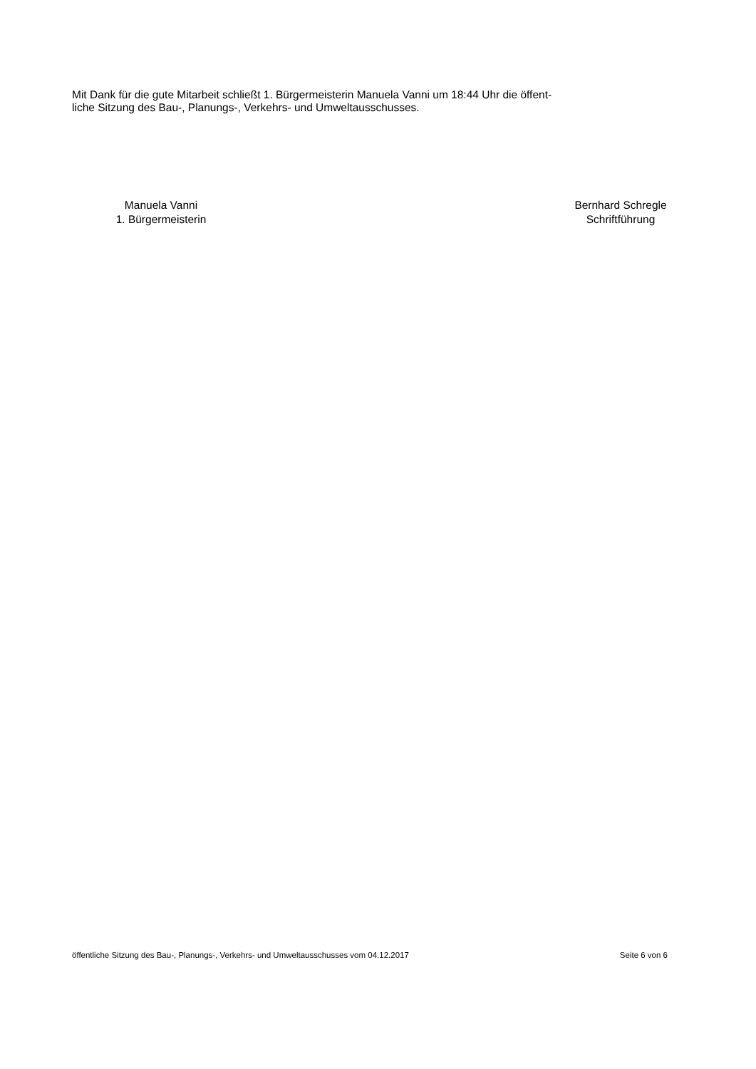Mit Dank für die gute Mitarbeit schließt 1. Bürgermeisterin Manuela Vanni um 18:44 Uhr die öffent-
liche Sitzung des Bau-, Planungs-, Verkehrs- und Umweltausschusses.
Manuela Vanni
1. Bürgermeisterin
Bernhard Schregle
Schriftführung
öffentliche Sitzung des Bau-, Planungs-, Verkehrs- und Umweltausschusses vom 04.12.2017 Seite 6 von 6